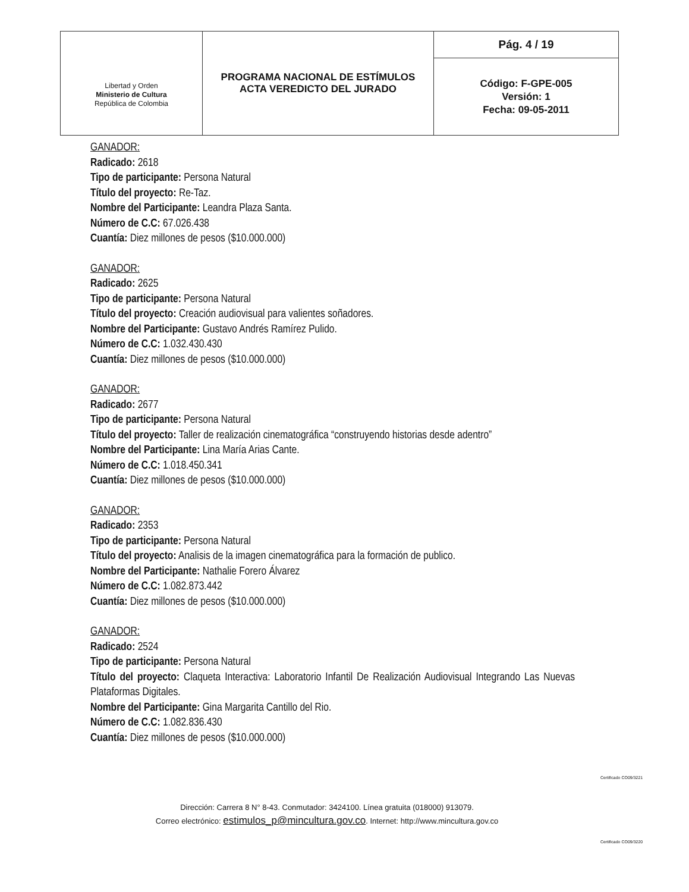| Libertad y Orden Ministerio de Cultura República de Colombia | PROGRAMA NACIONAL DE ESTÍMULOS ACTA VEREDICTO DEL JURADO | Pág. 4 / 19 |
| | | Código: F-GPE-005 Versión: 1 Fecha: 09-05-2011 |
GANADOR:
Radicado: 2618
Tipo de participante: Persona Natural
Título del proyecto: Re-Taz.
Nombre del Participante: Leandra Plaza Santa.
Número de C.C: 67.026.438
Cuantía: Diez millones de pesos ($10.000.000)
GANADOR:
Radicado: 2625
Tipo de participante: Persona Natural
Título del proyecto: Creación audiovisual para valientes soñadores.
Nombre del Participante: Gustavo Andrés Ramírez Pulido.
Número de C.C: 1.032.430.430
Cuantía: Diez millones de pesos ($10.000.000)
GANADOR:
Radicado: 2677
Tipo de participante: Persona Natural
Título del proyecto: Taller de realización cinematográfica “construyendo historias desde adentro”
Nombre del Participante: Lina María Arias Cante.
Número de C.C: 1.018.450.341
Cuantía: Diez millones de pesos ($10.000.000)
GANADOR:
Radicado: 2353
Tipo de participante: Persona Natural
Título del proyecto: Analisis de la imagen cinematográfica para la formación de publico.
Nombre del Participante: Nathalie Forero Álvarez
Número de C.C: 1.082.873.442
Cuantía: Diez millones de pesos ($10.000.000)
GANADOR:
Radicado: 2524
Tipo de participante: Persona Natural
Título del proyecto: Claqueta Interactiva: Laboratorio Infantil De Realización Audiovisual Integrando Las Nuevas Plataformas Digitales.
Nombre del Participante: Gina Margarita Cantillo del Rio.
Número de C.C: 1.082.836.430
Cuantía: Diez millones de pesos ($10.000.000)
Certificado CO09/3221
Certificado CO09/3220
Dirección: Carrera 8 N° 8-43. Conmutador: 3424100. Línea gratuita (018000) 913079.
Correo electrónico: estimulos_p@mincultura.gov.co. Internet: http://www.mincultura.gov.co